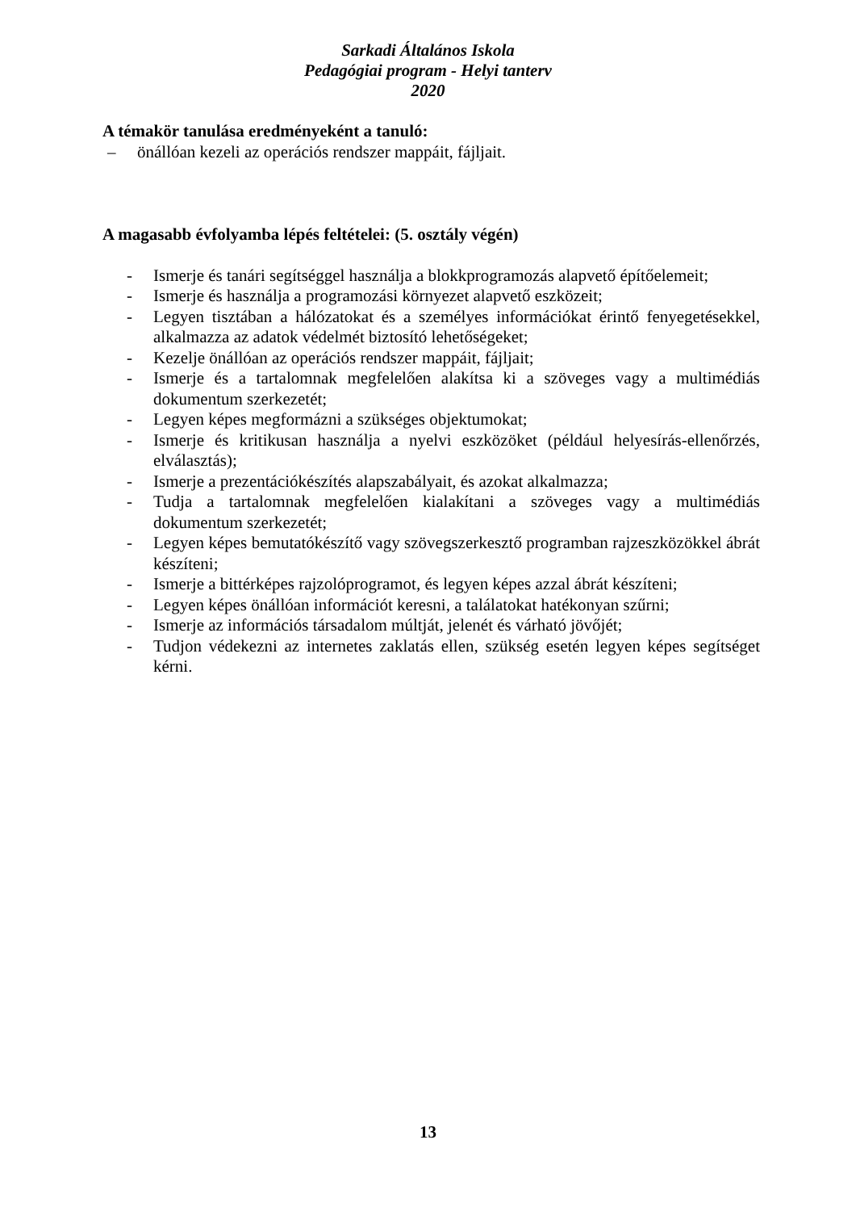Sarkadi Általános Iskola
Pedagógiai program - Helyi tanterv
2020
A témakör tanulása eredményeként a tanuló:
– önállóan kezeli az operációs rendszer mappáit, fájljait.
A magasabb évfolyamba lépés feltételei: (5. osztály végén)
- Ismerje és tanári segítséggel használja a blokkprogramozás alapvető építőelemeit;
- Ismerje és használja a programozási környezet alapvető eszközeit;
- Legyen tisztában a hálózatokat és a személyes információkat érintő fenyegetésekkel, alkalmazza az adatok védelmét biztosító lehetőségeket;
- Kezelje önállóan az operációs rendszer mappáit, fájljait;
- Ismerje és a tartalomnak megfelelően alakítsa ki a szöveges vagy a multimédiás dokumentum szerkezetét;
- Legyen képes megformázni a szükséges objektumokat;
- Ismerje és kritikusan használja a nyelvi eszközöket (például helyesírás-ellenőrzés, elválasztás);
- Ismerje a prezentációkészítés alapszabályait, és azokat alkalmazza;
- Tudja a tartalomnak megfelelően kialakítani a szöveges vagy a multimédiás dokumentum szerkezetét;
- Legyen képes bemutatókészítő vagy szövegszerkesztő programban rajzeszközökkel ábrát készíteni;
- Ismerje a bittérképes rajzolóprogramot, és legyen képes azzal ábrát készíteni;
- Legyen képes önállóan információt keresni, a találatokat hatékonyan szűrni;
- Ismerje az információs társadalom múltját, jelenét és várható jövőjét;
- Tudjon védekezni az internetes zaklatás ellen, szükség esetén legyen képes segítséget kérni.
13